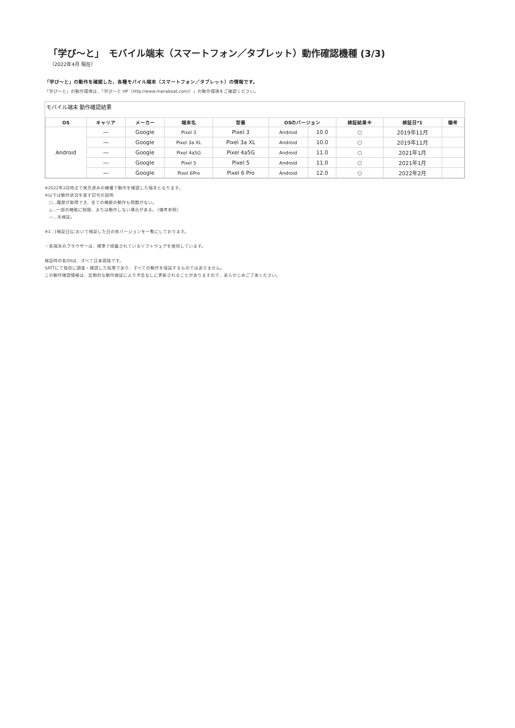「学び～と」　モバイル端末（スマートフォン／タブレット）動作確認機種 (3/3)
（2022年4月 現在）
「学び～と」の動作を確認した、各種モバイル端末（スマートフォン／タブレット）の情報です。
「学び～と」の動作環境は、「学び～と HP（http://www.manabeat.com/）」の動作環境をご確認ください。
モバイル端末 動作確認結果
| OS | キャリア | メーカー | 端末名 | 型番 | OSのバージョン | | 検証結果※ | 検証日*1 | 備考 |
| --- | --- | --- | --- | --- | --- | --- | --- | --- | --- |
| Android | ― | Google | Pixel 3 | Pixel 3 | Android | 10.0 | ○ | 2019年11月 | |
| | ― | Google | Pixel 3a XL | Pixel 3a XL | Android | 10.0 | ○ | 2019年11月 | |
| | ― | Google | Pixel 4a5G | Pixel 4a5G | Android | 11.0 | ○ | 2021年1月 | |
| | ― | Google | Pixel 5 | Pixel 5 | Android | 11.0 | ○ | 2021年1月 | |
| | ― | Google | Pixel 6Pro | Pixel 6 Pro | Android | 12.0 | ○ | 2022年2月 | |
※2022年2月時点で発売済みの機種で動作を確認した端末となります。
※以下は動作状況を表す記号の説明
　○…履歴が取得でき、全ての機能の動作も問題がない。
　△…一部の機能に制限、または動作しない場合がある。（備考参照）
　―…未検証。
※1：[検証日]において検証した日の各バージョンを一覧にしております。
・各端末のブラウザーは、標準で搭載されているソフトウェアを使用しています。
検証時の各OSは、すべて日本語版です。
SATTにて独自に調査・確認した結果であり、すべての動作を保証するものではありません。
この動作確認情報は、定期的な動作検証により予告なしに更新されることがありますので、あらかじめご了承ください。